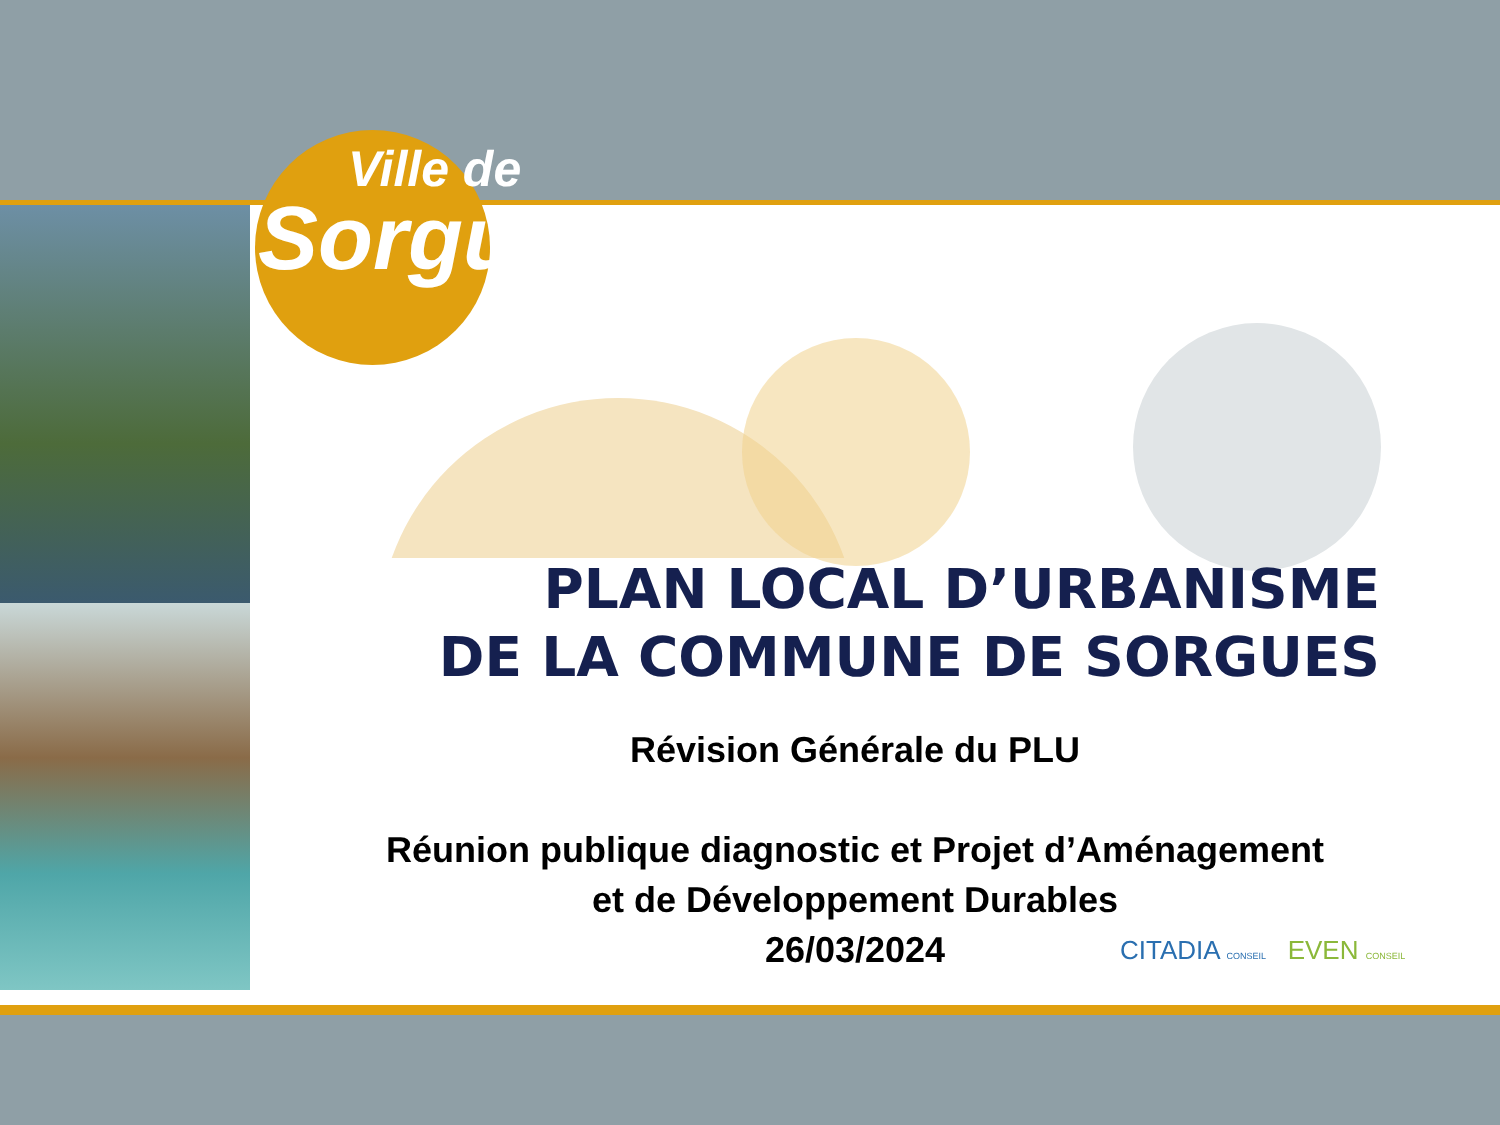Ville de
Sorgues
PLAN LOCAL D’URBANISME
DE LA COMMUNE DE SORGUES
Révision Générale du PLU
Réunion publique diagnostic et Projet d’Aménagement
et de Développement Durables
26/03/2024
CITADIA CONSEIL EVEN CONSEIL